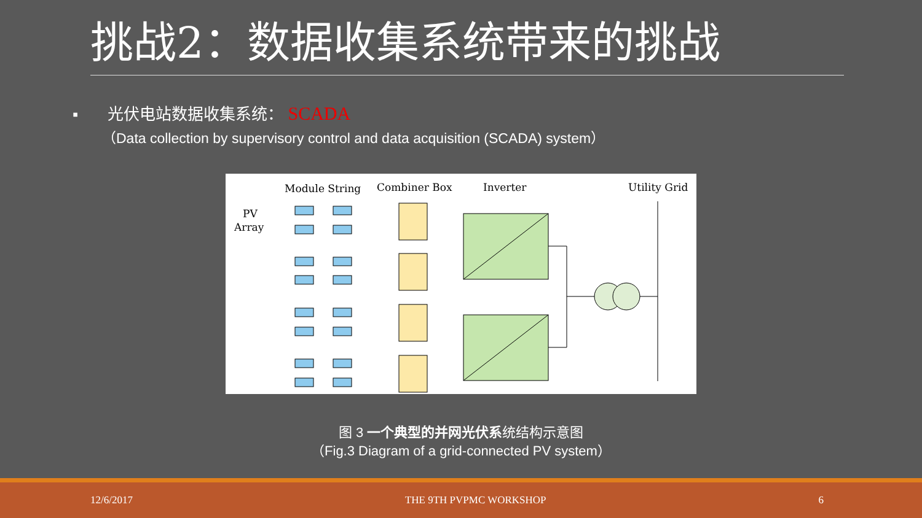挑战2：数据收集系统带来的挑战
▪ 光伏电站数据收集系统： SCADA
（Data collection by supervisory control and data acquisition (SCADA) system）
Module String
Combiner Box
Inverter
Utility Grid
PV
Array
图 3 一个典型的并网光伏系统结构示意图
（Fig.3 Diagram of a grid-connected PV system）
12/6/2017 THE 9TH PVPMC WORKSHOP 6